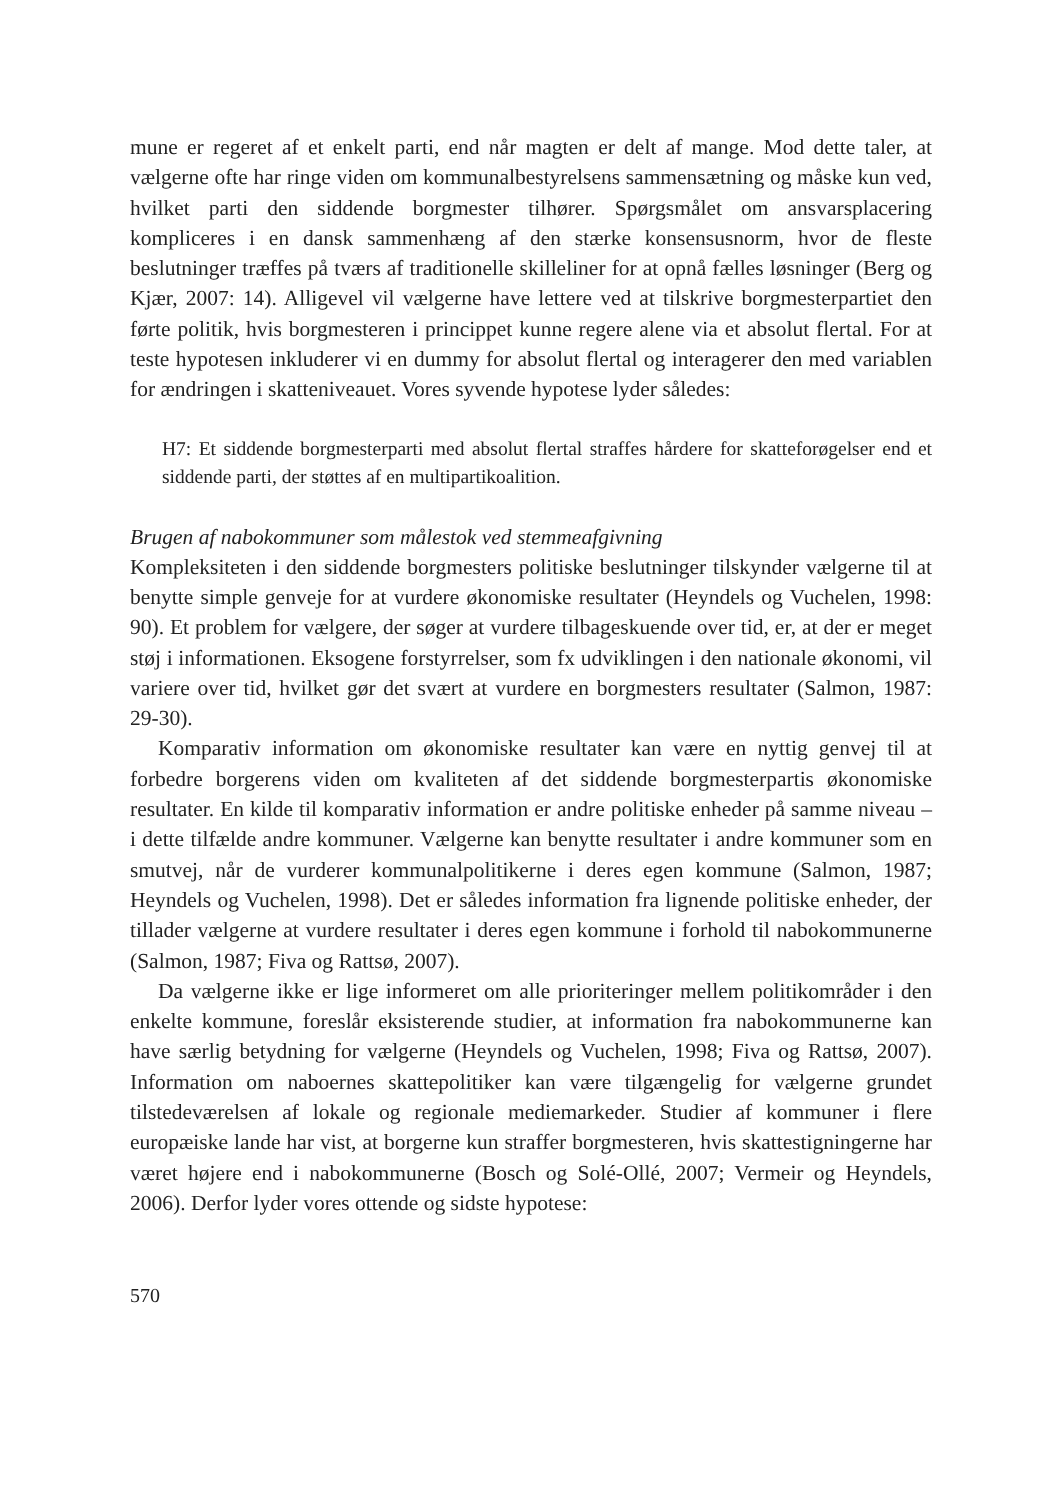mune er regeret af et enkelt parti, end når magten er delt af mange. Mod dette taler, at vælgerne ofte har ringe viden om kommunalbestyrelsens sammensætning og måske kun ved, hvilket parti den siddende borgmester tilhører. Spørgsmålet om ansvarsplacering kompliceres i en dansk sammenhæng af den stærke konsensusnorm, hvor de fleste beslutninger træffes på tværs af traditionelle skilleliner for at opnå fælles løsninger (Berg og Kjær, 2007: 14). Alligevel vil vælgerne have lettere ved at tilskrive borgmesterpartiet den førte politik, hvis borgmesteren i princippet kunne regere alene via et absolut flertal. For at teste hypotesen inkluderer vi en dummy for absolut flertal og interagerer den med variablen for ændringen i skatteniveauet. Vores syvende hypotese lyder således:
H7: Et siddende borgmesterparti med absolut flertal straffes hårdere for skatteforøgelser end et siddende parti, der støttes af en multipartikoalition.
Brugen af nabokommuner som målestok ved stemmeafgivning
Kompleksiteten i den siddende borgmesters politiske beslutninger tilskynder vælgerne til at benytte simple genveje for at vurdere økonomiske resultater (Heyndels og Vuchelen, 1998: 90). Et problem for vælgere, der søger at vurdere tilbageskuende over tid, er, at der er meget støj i informationen. Eksogene forstyrrelser, som fx udviklingen i den nationale økonomi, vil variere over tid, hvilket gør det svært at vurdere en borgmesters resultater (Salmon, 1987: 29-30).
Komparativ information om økonomiske resultater kan være en nyttig genvej til at forbedre borgerens viden om kvaliteten af det siddende borgmesterpartis økonomiske resultater. En kilde til komparativ information er andre politiske enheder på samme niveau – i dette tilfælde andre kommuner. Vælgerne kan benytte resultater i andre kommuner som en smutvej, når de vurderer kommunalpolitikerne i deres egen kommune (Salmon, 1987; Heyndels og Vuchelen, 1998). Det er således information fra lignende politiske enheder, der tillader vælgerne at vurdere resultater i deres egen kommune i forhold til nabokommunerne (Salmon, 1987; Fiva og Rattsø, 2007).
Da vælgerne ikke er lige informeret om alle prioriteringer mellem politikområder i den enkelte kommune, foreslår eksisterende studier, at information fra nabokommunerne kan have særlig betydning for vælgerne (Heyndels og Vuchelen, 1998; Fiva og Rattsø, 2007). Information om naboernes skattepolitiker kan være tilgængelig for vælgerne grundet tilstedeværelsen af lokale og regionale mediemarkeder. Studier af kommuner i flere europæiske lande har vist, at borgerne kun straffer borgmesteren, hvis skattestigningerne har været højere end i nabokommunerne (Bosch og Solé-Ollé, 2007; Vermeir og Heyndels, 2006). Derfor lyder vores ottende og sidste hypotese:
570